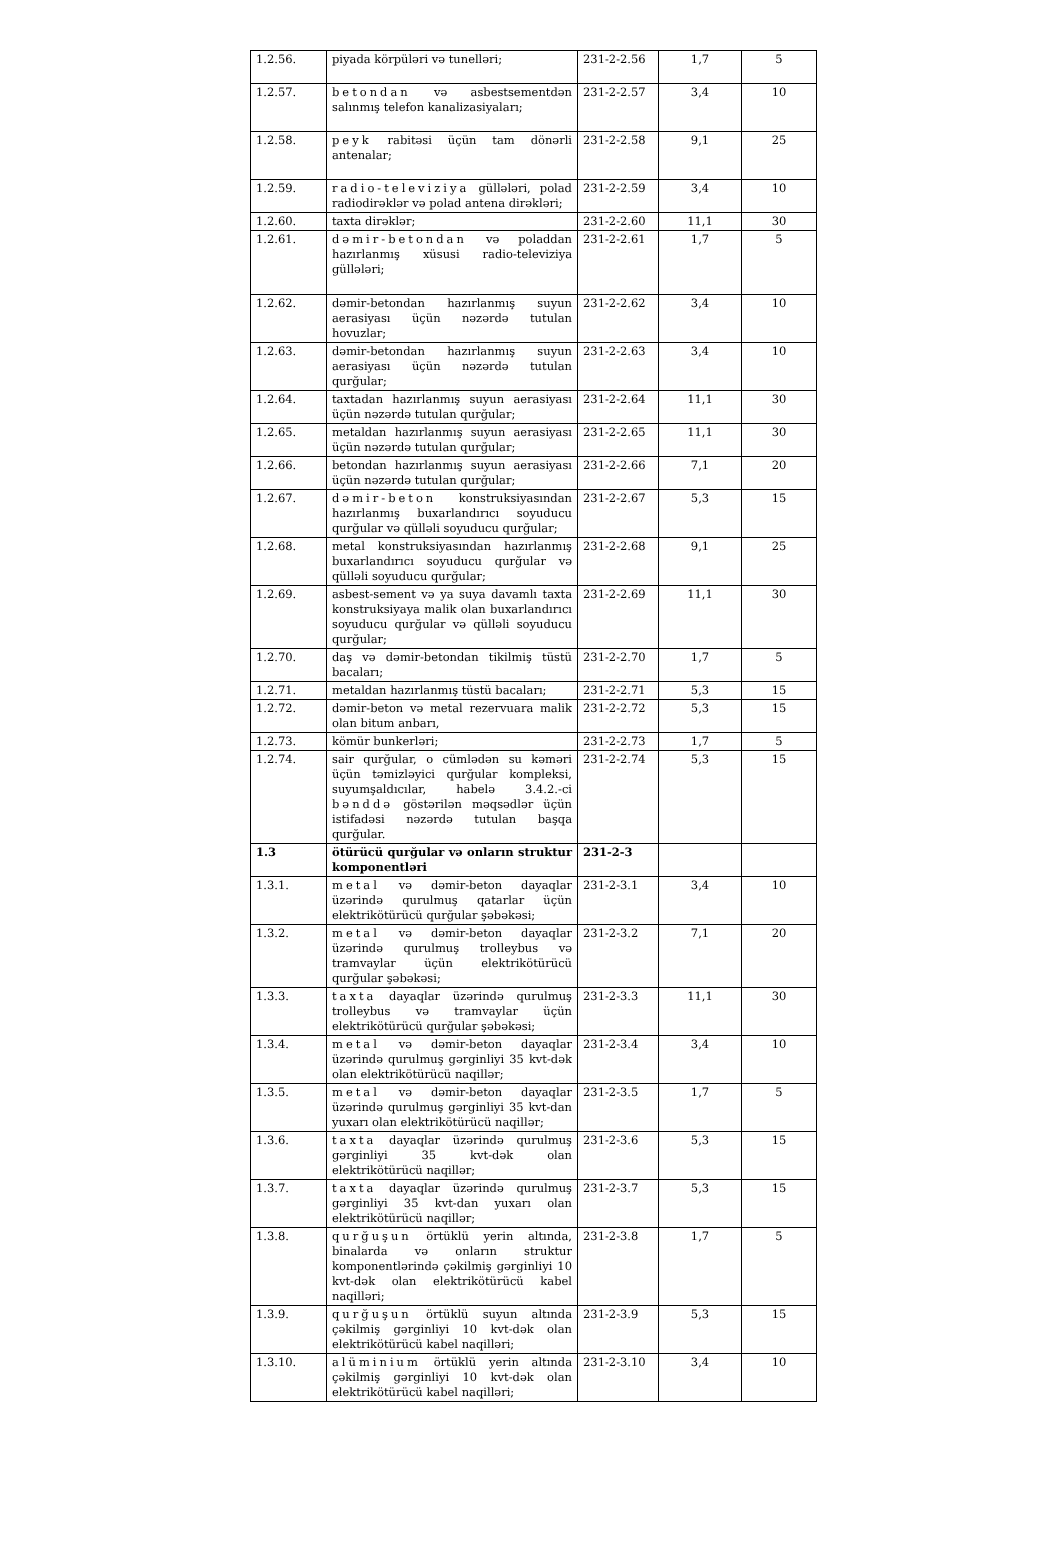| 1.2.56. | piyada körpüləri və tunelləri; | 231-2-2.56 | 1,7 | 5 |
| 1.2.57. | betondan və asbestsementdən salınmış telefon kanalizasiyaları; | 231-2-2.57 | 3,4 | 10 |
| 1.2.58. | peyk rabitəsi üçün tam dönərli antenalar; | 231-2-2.58 | 9,1 | 25 |
| 1.2.59. | radio-televiziya güllələri, polad radiodirəklər və polad antena dirəkləri; | 231-2-2.59 | 3,4 | 10 |
| 1.2.60. | taxta dirəklər; | 231-2-2.60 | 11,1 | 30 |
| 1.2.61. | dəmir-betondan və poladdan hazırlanmış xüsusi radio-televiziya güllələri; | 231-2-2.61 | 1,7 | 5 |
| 1.2.62. | dəmir-betondan hazırlanmış suyun aerasiyası üçün nəzərdə tutulan hovuzlar; | 231-2-2.62 | 3,4 | 10 |
| 1.2.63. | dəmir-betondan hazırlanmış suyun aerasiyası üçün nəzərdə tutulan qurğular; | 231-2-2.63 | 3,4 | 10 |
| 1.2.64. | taxtadan hazırlanmış suyun aerasiyası üçün nəzərdə tutulan qurğular; | 231-2-2.64 | 11,1 | 30 |
| 1.2.65. | metaldan hazırlanmış suyun aerasiyası üçün nəzərdə tutulan qurğular; | 231-2-2.65 | 11,1 | 30 |
| 1.2.66. | betondan hazırlanmış suyun aerasiyası üçün nəzərdə tutulan qurğular; | 231-2-2.66 | 7,1 | 20 |
| 1.2.67. | dəmir-beton konstruksiyasından hazırlanmış buxarlandırıcı soyuducu qurğular və qülləli soyuducu qurğular; | 231-2-2.67 | 5,3 | 15 |
| 1.2.68. | metal konstruksiyasından hazırlanmış buxarlandırıcı soyuducu qurğular və qülləli soyuducu qurğular; | 231-2-2.68 | 9,1 | 25 |
| 1.2.69. | asbest-sement və ya suya davamlı taxta konstruksiyaya malik olan buxarlandırıcı soyuducu qurğular və qülləli soyuducu qurğular; | 231-2-2.69 | 11,1 | 30 |
| 1.2.70. | daş və dəmir-betondan tikilmiş tüstü bacaları; | 231-2-2.70 | 1,7 | 5 |
| 1.2.71. | metaldan hazırlanmış tüstü bacaları; | 231-2-2.71 | 5,3 | 15 |
| 1.2.72. | dəmir-beton və metal rezervuara malik olan bitum anbarı, | 231-2-2.72 | 5,3 | 15 |
| 1.2.73. | kömür bunkerləri; | 231-2-2.73 | 1,7 | 5 |
| 1.2.74. | sair qurğular, o cümlədən su kəməri üçün təmizləyici qurğular kompleksi, suyumşaldıcılar, habelə 3.4.2.-ci bənddə göstərilən məqsədlər üçün istifadəsi nəzərdə tutulan başqa qurğular. | 231-2-2.74 | 5,3 | 15 |
| 1.3 | ötürücü qurğular və onların struktur komponentləri | 231-2-3 | | |
| 1.3.1. | metal və dəmir-beton dayaqlar üzərində qurulmuş qatarlar üçün elektrikötürücü qurğular şəbəkəsi; | 231-2-3.1 | 3,4 | 10 |
| 1.3.2. | metal və dəmir-beton dayaqlar üzərində qurulmuş trolleybus və tramvaylar üçün elektrikötürücü qurğular şəbəkəsi; | 231-2-3.2 | 7,1 | 20 |
| 1.3.3. | taxta dayaqlar üzərində qurulmuş trolleybus və tramvaylar üçün elektrikötürücü qurğular şəbəkəsi; | 231-2-3.3 | 11,1 | 30 |
| 1.3.4. | metal və dəmir-beton dayaqlar üzərində qurulmuş gərginliyi 35 kvt-dək olan elektrikötürücü naqillər; | 231-2-3.4 | 3,4 | 10 |
| 1.3.5. | metal və dəmir-beton dayaqlar üzərində qurulmuş gərginliyi 35 kvt-dan yuxarı olan elektrikötürücü naqillər; | 231-2-3.5 | 1,7 | 5 |
| 1.3.6. | taxta dayaqlar üzərində qurulmuş gərginliyi 35 kvt-dək olan elektrikötürücü naqillər; | 231-2-3.6 | 5,3 | 15 |
| 1.3.7. | taxta dayaqlar üzərində qurulmuş gərginliyi 35 kvt-dan yuxarı olan elektrikötürücü naqillər; | 231-2-3.7 | 5,3 | 15 |
| 1.3.8. | qurğuşun örtüklü yerin altında, binalarda və onların struktur komponentlərində çəkilmiş gərginliyi 10 kvt-dək olan elektrikötürücü kabel naqilləri; | 231-2-3.8 | 1,7 | 5 |
| 1.3.9. | qurğuşun örtüklü suyun altında çəkilmiş gərginliyi 10 kvt-dək olan elektrikötürücü kabel naqilləri; | 231-2-3.9 | 5,3 | 15 |
| 1.3.10. | alüminium örtüklü yerin altında çəkilmiş gərginliyi 10 kvt-dək olan elektrikötürücü kabel naqilləri; | 231-2-3.10 | 3,4 | 10 |